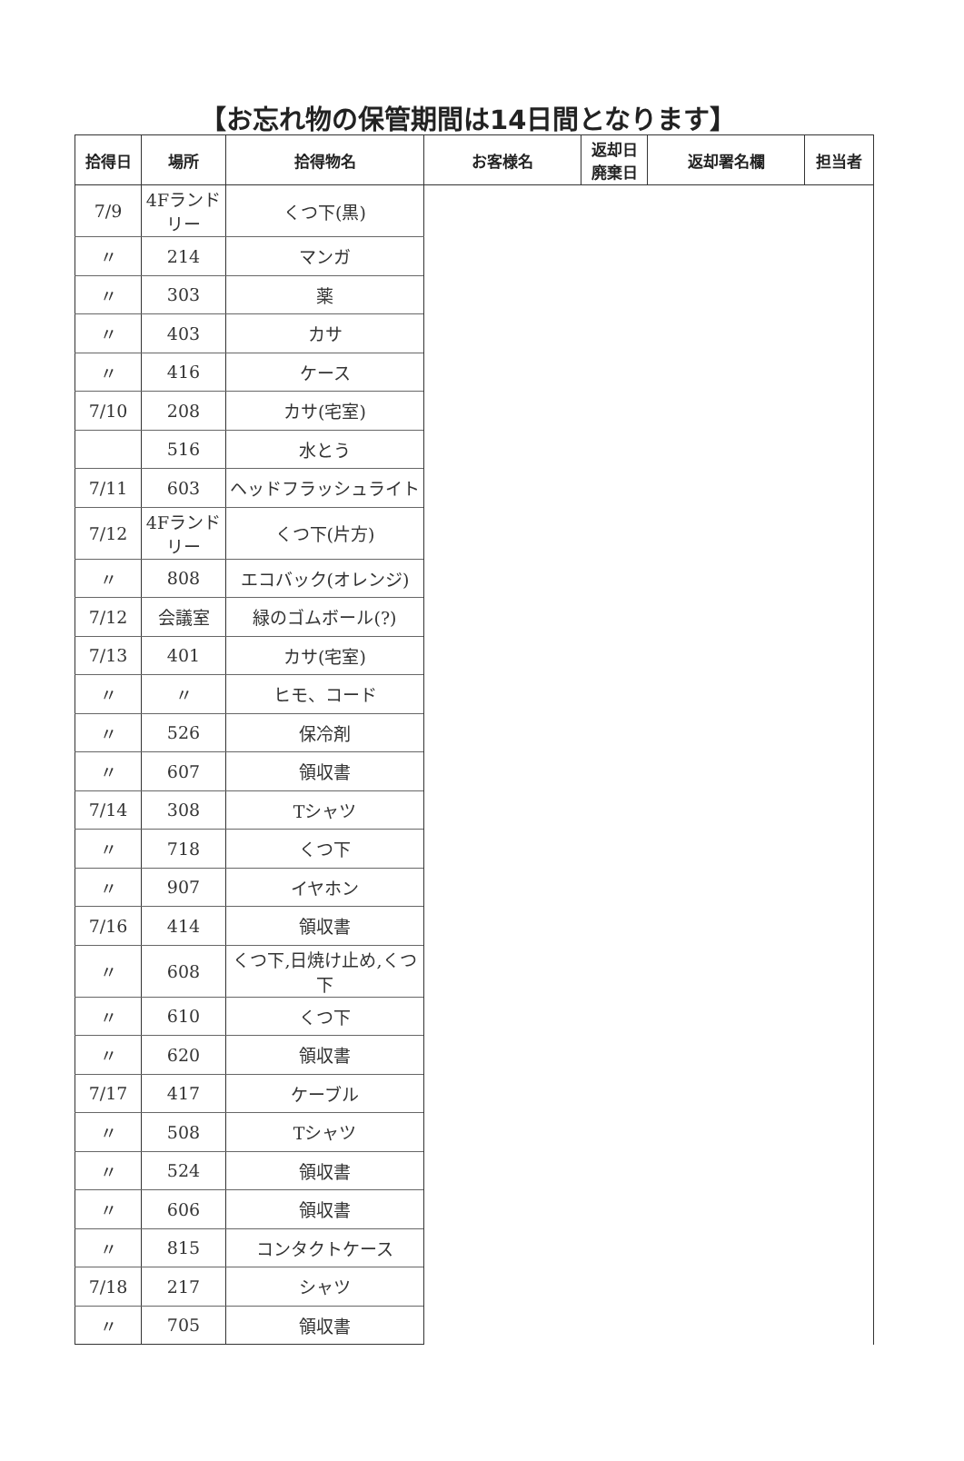【お忘れ物の保管期間は14日間となります】
| 拾得日 | 場所 | 拾得物名 | お客様名 | 返却日 廃棄日 | 返却署名欄 | 担当者 |
| --- | --- | --- | --- | --- | --- | --- |
| 7/9 | 4Fランドリー | くつ下(黒) | | | | |
| 〃 | 214 | マンガ | | | | |
| 〃 | 303 | 薬 | | | | |
| 〃 | 403 | カサ | | | | |
| 〃 | 416 | ケース | | | | |
| 7/10 | 208 | カサ(宅室) | | | | |
| | 516 | 水とう | | | | |
| 7/11 | 603 | ヘッドフラッシュライト | | | | |
| 7/12 | 4Fランドリー | くつ下(片方) | | | | |
| 〃 | 808 | エコバック(オレンジ) | | | | |
| 7/12 | 会議室 | 緑のゴムボール(?) | | | | |
| 7/13 | 401 | カサ(宅室) | | | | |
| 〃 | 〃 | ヒモ、コード | | | | |
| 〃 | 526 | 保冷剤 | | | | |
| 〃 | 607 | 領収書 | | | | |
| 7/14 | 308 | Tシャツ | | | | |
| 〃 | 718 | くつ下 | | | | |
| 〃 | 907 | イヤホン | | | | |
| 7/16 | 414 | 領収書 | | | | |
| 〃 | 608 | くつ下,日焼け止め,くつ下 | | | | |
| 〃 | 610 | くつ下 | | | | |
| 〃 | 620 | 領収書 | | | | |
| 7/17 | 417 | ケーブル | | | | |
| 〃 | 508 | Tシャツ | | | | |
| 〃 | 524 | 領収書 | | | | |
| 〃 | 606 | 領収書 | | | | |
| 〃 | 815 | コンタクトケース | | | | |
| 7/18 | 217 | シャツ | | | | |
| 〃 | 705 | 領収書 | | | | |